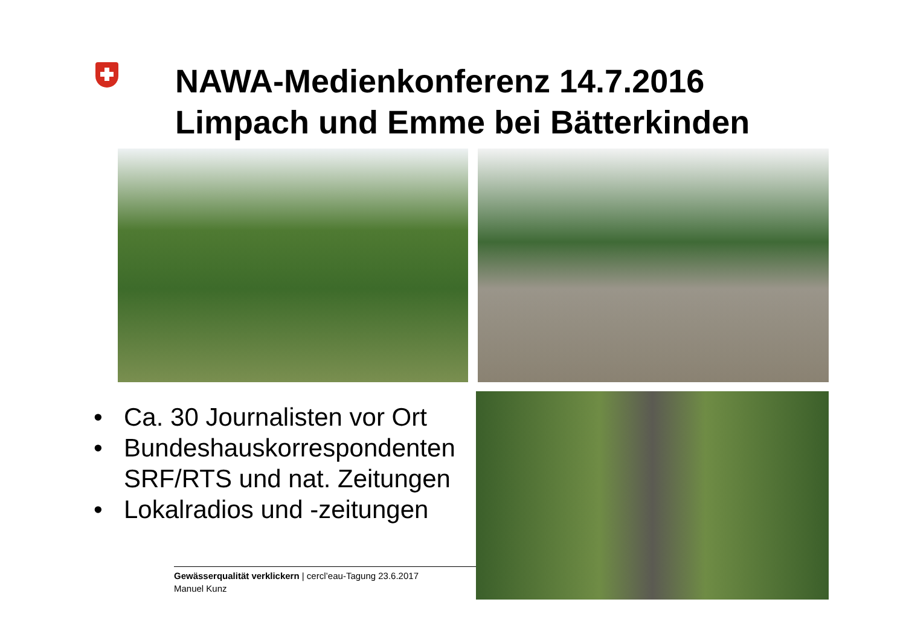NAWA-Medienkonferenz 14.7.2016
Limpach und Emme bei Bätterkinden
• Ca. 30 Journalisten vor Ort
• Bundeshauskorrespondenten SRF/RTS und nat. Zeitungen
• Lokalradios und -zeitungen
Gewässerqualität verklickern | cercl’eau-Tagung 23.6.2017
Manuel Kunz